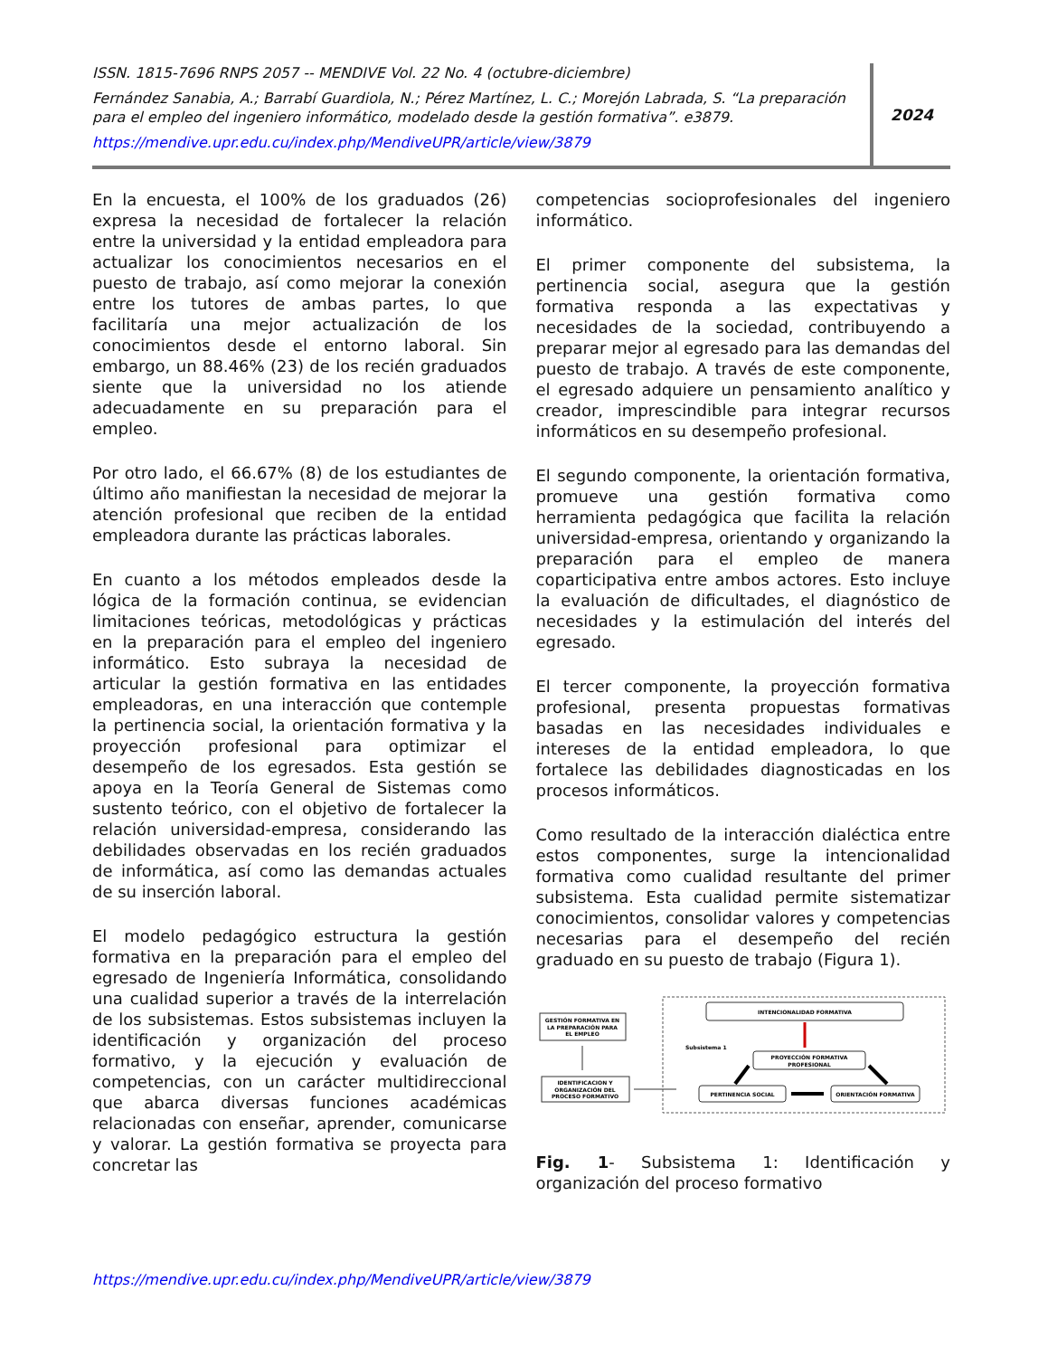ISSN. 1815-7696 RNPS 2057 -- MENDIVE Vol. 22 No. 4 (octubre-diciembre)
Fernández Sanabia, A.; Barrabí Guardiola, N.; Pérez Martínez, L. C.; Morejón Labrada, S. “La preparación para el empleo del ingeniero informático, modelado desde la gestión formativa”. e3879.
https://mendive.upr.edu.cu/index.php/MendiveUPR/article/view/3879
2024
En la encuesta, el 100% de los graduados (26) expresa la necesidad de fortalecer la relación entre la universidad y la entidad empleadora para actualizar los conocimientos necesarios en el puesto de trabajo, así como mejorar la conexión entre los tutores de ambas partes, lo que facilitaría una mejor actualización de los conocimientos desde el entorno laboral. Sin embargo, un 88.46% (23) de los recién graduados siente que la universidad no los atiende adecuadamente en su preparación para el empleo.
Por otro lado, el 66.67% (8) de los estudiantes de último año manifiestan la necesidad de mejorar la atención profesional que reciben de la entidad empleadora durante las prácticas laborales.
En cuanto a los métodos empleados desde la lógica de la formación continua, se evidencian limitaciones teóricas, metodológicas y prácticas en la preparación para el empleo del ingeniero informático. Esto subraya la necesidad de articular la gestión formativa en las entidades empleadoras, en una interacción que contemple la pertinencia social, la orientación formativa y la proyección profesional para optimizar el desempeño de los egresados. Esta gestión se apoya en la Teoría General de Sistemas como sustento teórico, con el objetivo de fortalecer la relación universidad-empresa, considerando las debilidades observadas en los recién graduados de informática, así como las demandas actuales de su inserción laboral.
El modelo pedagógico estructura la gestión formativa en la preparación para el empleo del egresado de Ingeniería Informática, consolidando una cualidad superior a través de la interrelación de los subsistemas. Estos subsistemas incluyen la identificación y organización del proceso formativo, y la ejecución y evaluación de competencias, con un carácter multidireccional que abarca diversas funciones académicas relacionadas con enseñar, aprender, comunicarse y valorar. La gestión formativa se proyecta para concretar las
competencias socioprofesionales del ingeniero informático.
El primer componente del subsistema, la pertinencia social, asegura que la gestión formativa responda a las expectativas y necesidades de la sociedad, contribuyendo a preparar mejor al egresado para las demandas del puesto de trabajo. A través de este componente, el egresado adquiere un pensamiento analítico y creador, imprescindible para integrar recursos informáticos en su desempeño profesional.
El segundo componente, la orientación formativa, promueve una gestión formativa como herramienta pedagógica que facilita la relación universidad-empresa, orientando y organizando la preparación para el empleo de manera coparticipativa entre ambos actores. Esto incluye la evaluación de dificultades, el diagnóstico de necesidades y la estimulación del interés del egresado.
El tercer componente, la proyección formativa profesional, presenta propuestas formativas basadas en las necesidades individuales e intereses de la entidad empleadora, lo que fortalece las debilidades diagnosticadas en los procesos informáticos.
Como resultado de la interacción dialéctica entre estos componentes, surge la intencionalidad formativa como cualidad resultante del primer subsistema. Esta cualidad permite sistematizar conocimientos, consolidar valores y competencias necesarias para el desempeño del recién graduado en su puesto de trabajo (Figura 1).
GESTIÓN FORMATIVA EN
LA PREPARACIÓN PARA
EL EMPLEO
IDENTIFICACION Y
ORGANIZACIÓN DEL
PROCESO FORMATIVO
INTENCIONALIDAD FORMATIVA
Subsistema 1
PROYECCIÓN FORMATIVA
PROFESIONAL
PERTINENCIA SOCIAL
ORIENTACIÓN FORMATIVA
Fig. 1- Subsistema 1: Identificación y organización del proceso formativo
https://mendive.upr.edu.cu/index.php/MendiveUPR/article/view/3879